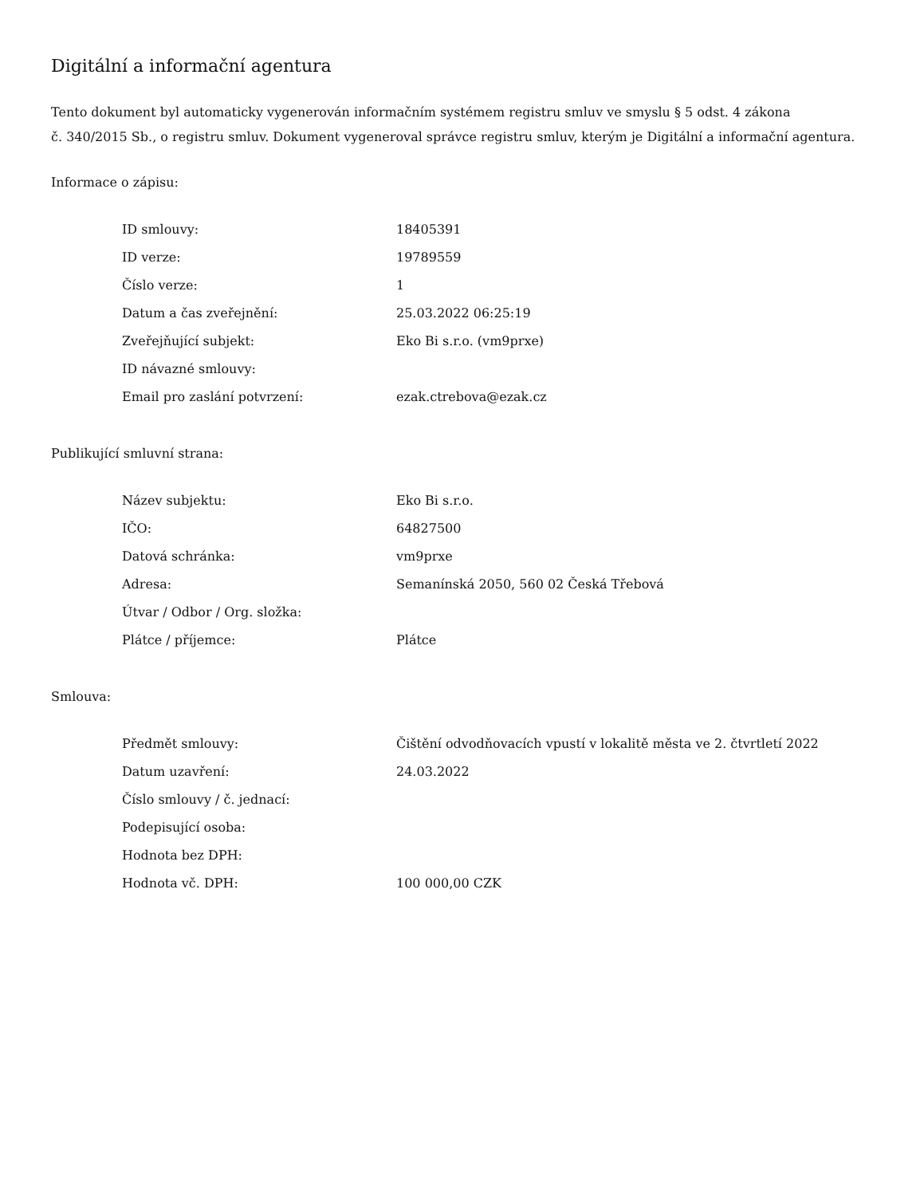Digitální a informační agentura
Tento dokument byl automaticky vygenerován informačním systémem registru smluv ve smyslu § 5 odst. 4 zákona
č. 340/2015 Sb., o registru smluv. Dokument vygeneroval správce registru smluv, kterým je Digitální a informační agentura.
Informace o zápisu:
| ID smlouvy: | 18405391 |
| ID verze: | 19789559 |
| Číslo verze: | 1 |
| Datum a čas zveřejnění: | 25.03.2022 06:25:19 |
| Zveřejňující subjekt: | Eko Bi s.r.o. (vm9prxe) |
| ID návazné smlouvy: | |
| Email pro zaslání potvrzení: | ezak.ctrebova@ezak.cz |
Publikující smluvní strana:
| Název subjektu: | Eko Bi s.r.o. |
| IČO: | 64827500 |
| Datová schránka: | vm9prxe |
| Adresa: | Semanínská 2050, 560 02 Česká Třebová |
| Útvar / Odbor / Org. složka: | |
| Plátce / příjemce: | Plátce |
Smlouva:
| Předmět smlouvy: | Čištění odvodňovacích vpustí v lokalitě města ve 2. čtvrtletí 2022 |
| Datum uzavření: | 24.03.2022 |
| Číslo smlouvy / č. jednací: | |
| Podepisující osoba: | |
| Hodnota bez DPH: | |
| Hodnota vč. DPH: | 100 000,00 CZK |